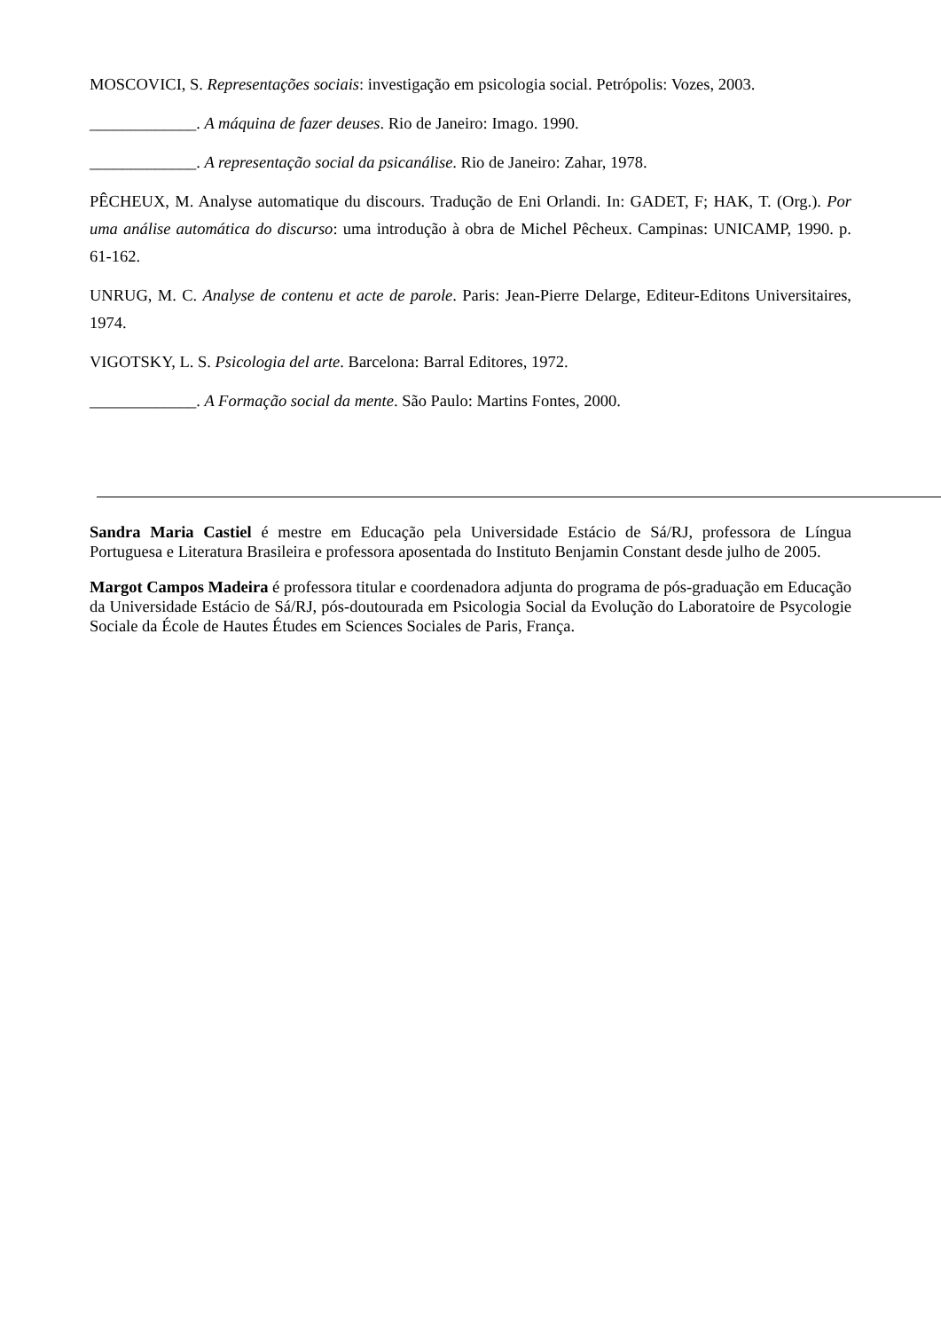MOSCOVICI, S. Representações sociais: investigação em psicologia social. Petrópolis: Vozes, 2003.
_____________. A máquina de fazer deuses. Rio de Janeiro: Imago. 1990.
_____________. A representação social da psicanálise. Rio de Janeiro: Zahar, 1978.
PÊCHEUX, M. Analyse automatique du discours. Tradução de Eni Orlandi. In: GADET, F; HAK, T. (Org.). Por uma análise automática do discurso: uma introdução à obra de Michel Pêcheux. Campinas: UNICAMP, 1990. p. 61-162.
UNRUG, M. C. Analyse de contenu et acte de parole. Paris: Jean-Pierre Delarge, Editeur-Editons Universitaires, 1974.
VIGOTSKY, L. S. Psicologia del arte. Barcelona: Barral Editores, 1972.
_____________. A Formação social da mente. São Paulo: Martins Fontes, 2000.
Sandra Maria Castiel é mestre em Educação pela Universidade Estácio de Sá/RJ, professora de Língua Portuguesa e Literatura Brasileira e professora aposentada do Instituto Benjamin Constant desde julho de 2005.
Margot Campos Madeira é professora titular e coordenadora adjunta do programa de pós-graduação em Educação da Universidade Estácio de Sá/RJ, pós-doutourada em Psicologia Social da Evolução do Laboratoire de Psycologie Sociale da École de Hautes Études em Sciences Sociales de Paris, França.